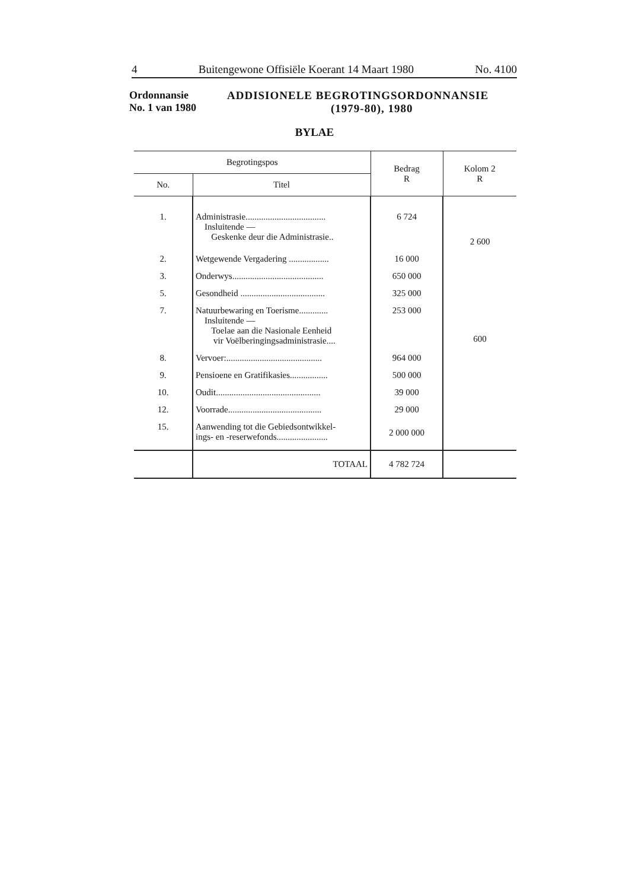4 Buitengewone Offisiële Koerant 14 Maart 1980 No. 4100
Ordonnansie
No. 1 van 1980
ADDISIONELE BEGROTINGSORDONNANSIE
(1979-80), 1980
BYLAE
| Begrotingspos | | Bedrag R | Kolom 2 R |
| --- | --- | --- | --- |
| No. | Titel | | |
| 1. | Administrasie.................................... Insluitende — Geskenke deur die Administrasie.. | 6 724 | 2 600 |
| 2. | Wetgewende Vergadering .................. | 16 000 | |
| 3. | Onderwys......................................... | 650 000 | |
| 5. | Gesondheid ...................................... | 325 000 | |
| 7. | Natuurbewaring en Toerisme............. Insluitende — Toelae aan die Nasionale Eenheid vir Voëlberingingsadministrasie.... | 253 000 | 600 |
| 8. | Vervoer:........................................... | 964 000 | |
| 9. | Pensioene en Gratifikasies................. | 500 000 | |
| 10. | Oudit............................................... | 39 000 | |
| 12. | Voorrade.......................................... | 29 000 | |
| 15. | Aanwending tot die Gebiedsontwikkel- ings- en -reserwefonds....................... | 2 000 000 | |
| | TOTAAL | 4 782 724 | |